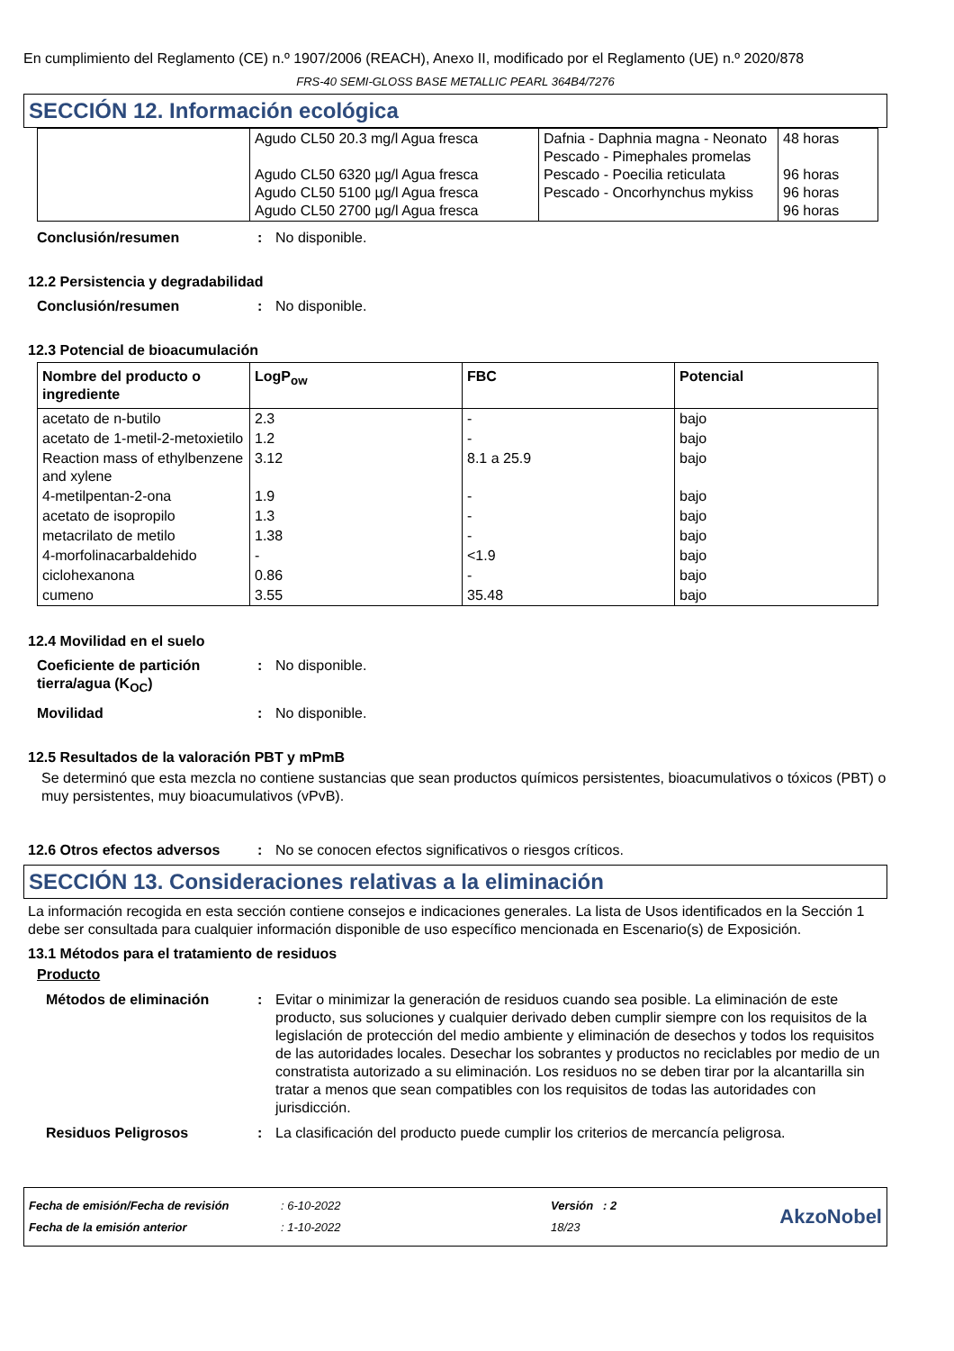En cumplimiento del Reglamento (CE) n.º 1907/2006 (REACH), Anexo II, modificado por el Reglamento (UE) n.º 2020/878
FRS-40 SEMI-GLOSS BASE METALLIC PEARL 364B4/7276
SECCIÓN 12. Información ecológica
| | Agudo CL50 20.3 mg/l Agua fresca Agudo CL50 6320 µg/l Agua fresca Agudo CL50 5100 µg/l Agua fresca Agudo CL50 2700 µg/l Agua fresca | Dafnia - Daphnia magna - Neonato Pescado - Pimephales promelas Pescado - Poecilia reticulata Pescado - Oncorhynchus mykiss | 48 horas 96 horas 96 horas 96 horas |
Conclusión/resumen: No disponible.
12.2 Persistencia y degradabilidad
Conclusión/resumen: No disponible.
12.3 Potencial de bioacumulación
| Nombre del producto o ingrediente | LogP<sub>ow</sub> | FBC | Potencial |
| --- | --- | --- | --- |
| acetato de n-butilo | 2.3 | - | bajo |
| acetato de 1-metil-2-metoxietilo | 1.2 | - | bajo |
| Reaction mass of ethylbenzene and xylene | 3.12 | 8.1 a 25.9 | bajo |
| 4-metilpentan-2-ona | 1.9 | - | bajo |
| acetato de isopropilo | 1.3 | - | bajo |
| metacrilato de metilo | 1.38 | - | bajo |
| 4-morfolinacarbaldehido | - | <1.9 | bajo |
| ciclohexanona | 0.86 | - | bajo |
| cumeno | 3.55 | 35.48 | bajo |
12.4 Movilidad en el suelo
Coeficiente de partición tierra/agua (K<sub>OC</sub>): No disponible.
Movilidad: No disponible.
12.5 Resultados de la valoración PBT y mPmB
Se determinó que esta mezcla no contiene sustancias que sean productos químicos persistentes, bioacumulativos o tóxicos (PBT) o muy persistentes, muy bioacumulativos (vPvB).
12.6 Otros efectos adversos: No se conocen efectos significativos o riesgos críticos.
SECCIÓN 13. Consideraciones relativas a la eliminación
La información recogida en esta sección contiene consejos e indicaciones generales. La lista de Usos identificados en la Sección 1 debe ser consultada para cualquier información disponible de uso específico mencionada en Escenario(s) de Exposición.
13.1 Métodos para el tratamiento de residuos
Producto
Métodos de eliminación: Evitar o minimizar la generación de residuos cuando sea posible. La eliminación de este producto, sus soluciones y cualquier derivado deben cumplir siempre con los requisitos de la legislación de protección del medio ambiente y eliminación de desechos y todos los requisitos de las autoridades locales. Desechar los sobrantes y productos no reciclables por medio de un constratista autorizado a su eliminación. Los residuos no se deben tirar por la alcantarilla sin tratar a menos que sean compatibles con los requisitos de todas las autoridades con jurisdicción.
Residuos Peligrosos: La clasificación del producto puede cumplir los criterios de mercancía peligrosa.
Fecha de emisión/Fecha de revisión
Fecha de la emisión anterior
: 6-10-2022
: 1-10-2022
Versión : 2
18/23
AkzoNobel